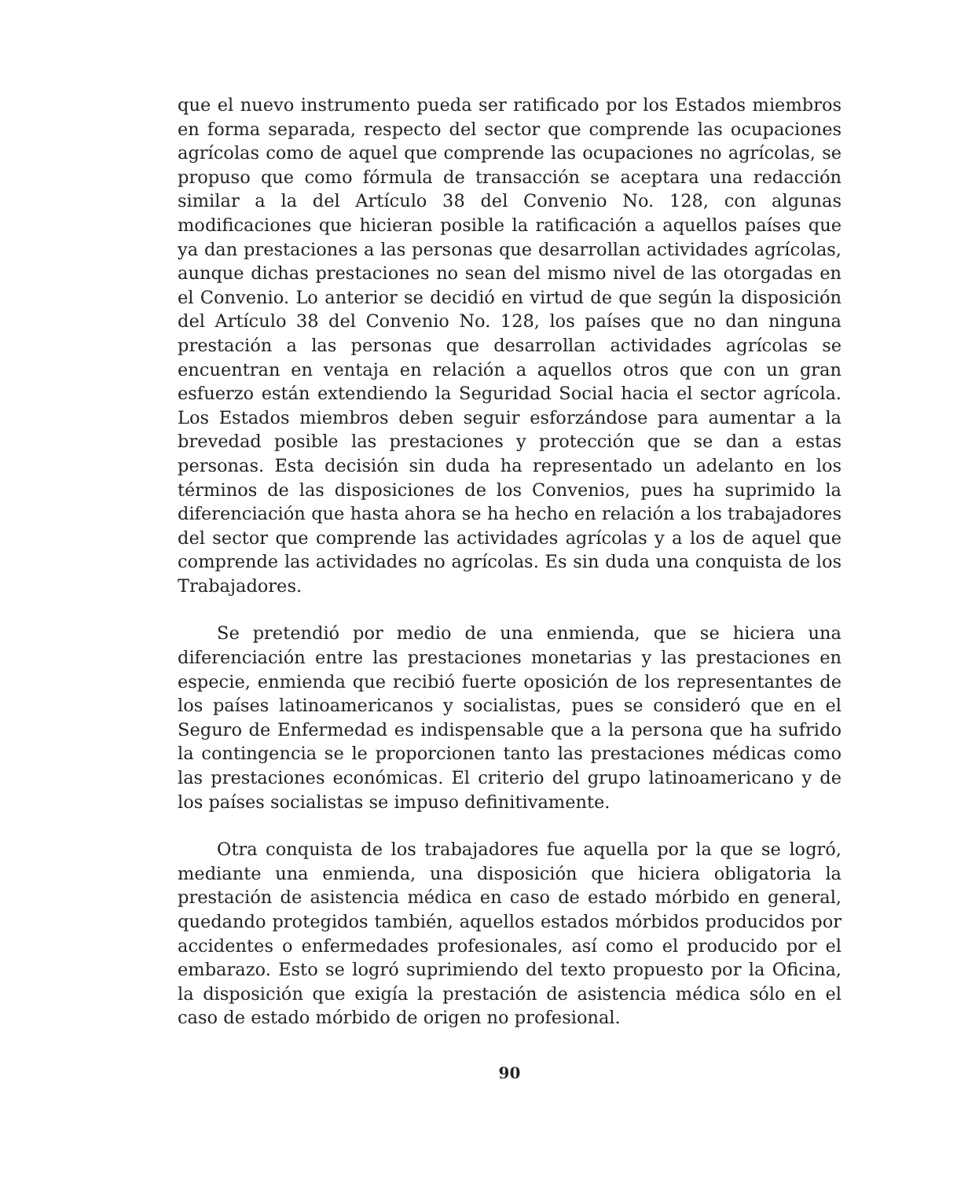que el nuevo instrumento pueda ser ratificado por los Estados miembros en forma separada, respecto del sector que comprende las ocupaciones agrícolas como de aquel que comprende las ocupaciones no agrícolas, se propuso que como fórmula de transacción se aceptara una redacción similar a la del Artículo 38 del Convenio No. 128, con algunas modificaciones que hicieran posible la ratificación a aquellos países que ya dan prestaciones a las personas que desarrollan actividades agrícolas, aunque dichas prestaciones no sean del mismo nivel de las otorgadas en el Convenio. Lo anterior se decidió en virtud de que según la disposición del Artículo 38 del Convenio No. 128, los países que no dan ninguna prestación a las personas que desarrollan actividades agrícolas se encuentran en ventaja en relación a aquellos otros que con un gran esfuerzo están extendiendo la Seguridad Social hacia el sector agrícola. Los Estados miembros deben seguir esforzándose para aumentar a la brevedad posible las prestaciones y protección que se dan a estas personas. Esta decisión sin duda ha representado un adelanto en los términos de las disposiciones de los Convenios, pues ha suprimido la diferenciación que hasta ahora se ha hecho en relación a los trabajadores del sector que comprende las actividades agrícolas y a los de aquel que comprende las actividades no agrícolas. Es sin duda una conquista de los Trabajadores.
Se pretendió por medio de una enmienda, que se hiciera una diferenciación entre las prestaciones monetarias y las prestaciones en especie, enmienda que recibió fuerte oposición de los representantes de los países latinoamericanos y socialistas, pues se consideró que en el Seguro de Enfermedad es indispensable que a la persona que ha sufrido la contingencia se le proporcionen tanto las prestaciones médicas como las prestaciones económicas. El criterio del grupo latinoamericano y de los países socialistas se impuso definitivamente.
Otra conquista de los trabajadores fue aquella por la que se logró, mediante una enmienda, una disposición que hiciera obligatoria la prestación de asistencia médica en caso de estado mórbido en general, quedando protegidos también, aquellos estados mórbidos producidos por accidentes o enfermedades profesionales, así como el producido por el embarazo. Esto se logró suprimiendo del texto propuesto por la Oficina, la disposición que exigía la prestación de asistencia médica sólo en el caso de estado mórbido de origen no profesional.
90